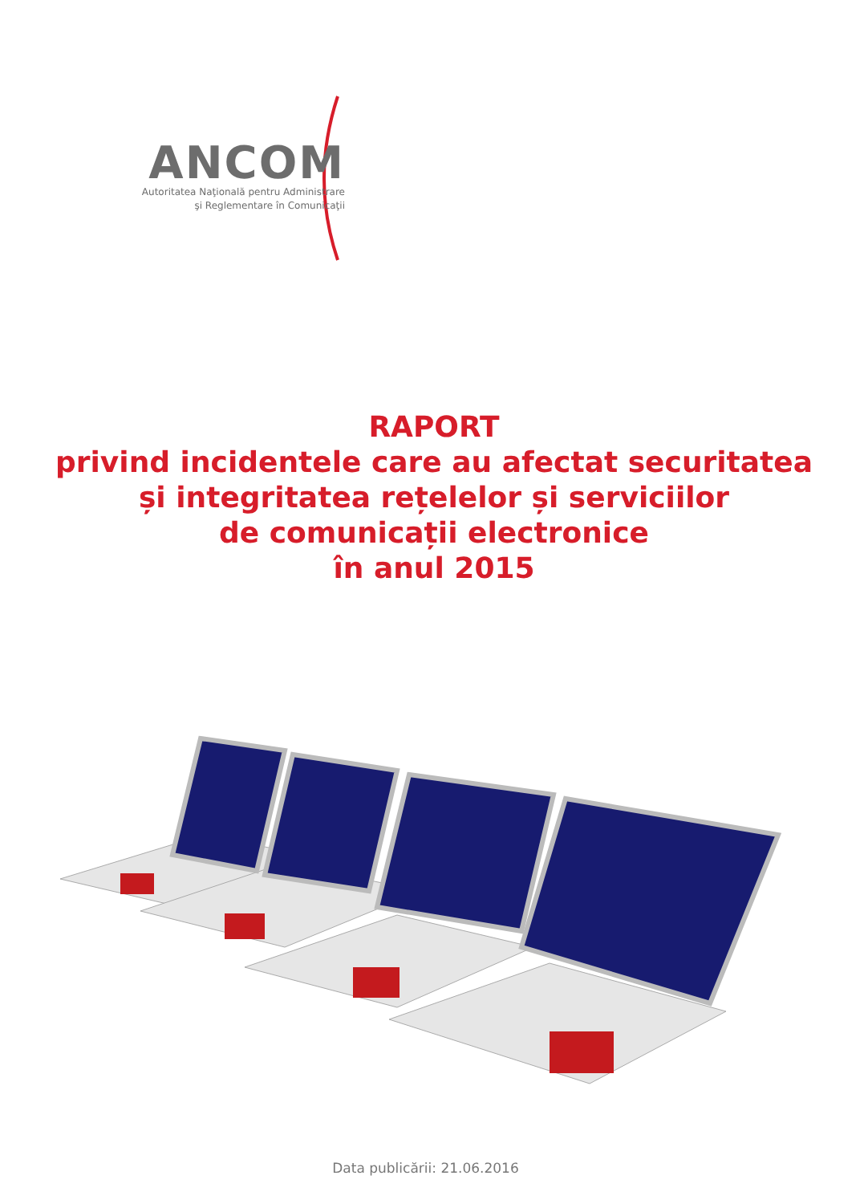ANCOM
Autoritatea Naţională pentru Administrare
şi Reglementare în Comunicaţii
RAPORT
privind incidentele care au afectat securitatea
și integritatea rețelelor și serviciilor
de comunicații electronice
în anul 2015
Data publicării: 21.06.2016